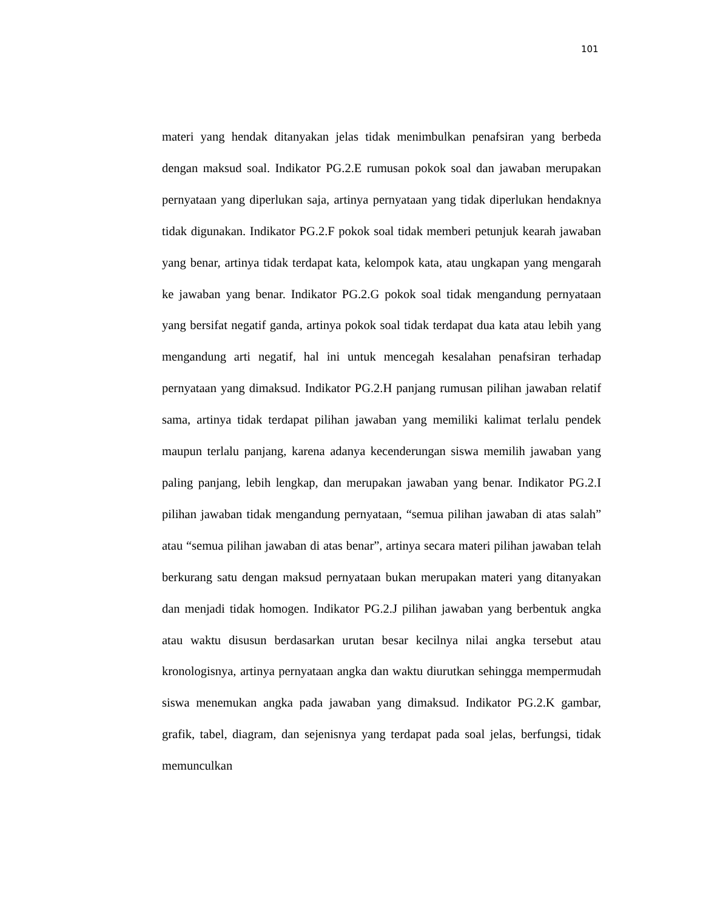101
materi yang hendak ditanyakan jelas tidak menimbulkan penafsiran yang berbeda dengan maksud soal. Indikator PG.2.E rumusan pokok soal dan jawaban merupakan pernyataan yang diperlukan saja, artinya pernyataan yang tidak diperlukan hendaknya tidak digunakan. Indikator PG.2.F pokok soal tidak memberi petunjuk kearah jawaban yang benar, artinya tidak terdapat kata, kelompok kata, atau ungkapan yang mengarah ke jawaban yang benar. Indikator PG.2.G pokok soal tidak mengandung pernyataan yang bersifat negatif ganda, artinya pokok soal tidak terdapat dua kata atau lebih yang mengandung arti negatif, hal ini untuk mencegah kesalahan penafsiran terhadap pernyataan yang dimaksud. Indikator PG.2.H panjang rumusan pilihan jawaban relatif sama, artinya tidak terdapat pilihan jawaban yang memiliki kalimat terlalu pendek maupun terlalu panjang, karena adanya kecenderungan siswa memilih jawaban yang paling panjang, lebih lengkap, dan merupakan jawaban yang benar. Indikator PG.2.I pilihan jawaban tidak mengandung pernyataan, “semua pilihan jawaban di atas salah” atau “semua pilihan jawaban di atas benar”, artinya secara materi pilihan jawaban telah berkurang satu dengan maksud pernyataan bukan merupakan materi yang ditanyakan dan menjadi tidak homogen. Indikator PG.2.J pilihan jawaban yang berbentuk angka atau waktu disusun berdasarkan urutan besar kecilnya nilai angka tersebut atau kronologisnya, artinya pernyataan angka dan waktu diurutkan sehingga mempermudah siswa menemukan angka pada jawaban yang dimaksud. Indikator PG.2.K gambar, grafik, tabel, diagram, dan sejenisnya yang terdapat pada soal jelas, berfungsi, tidak memunculkan